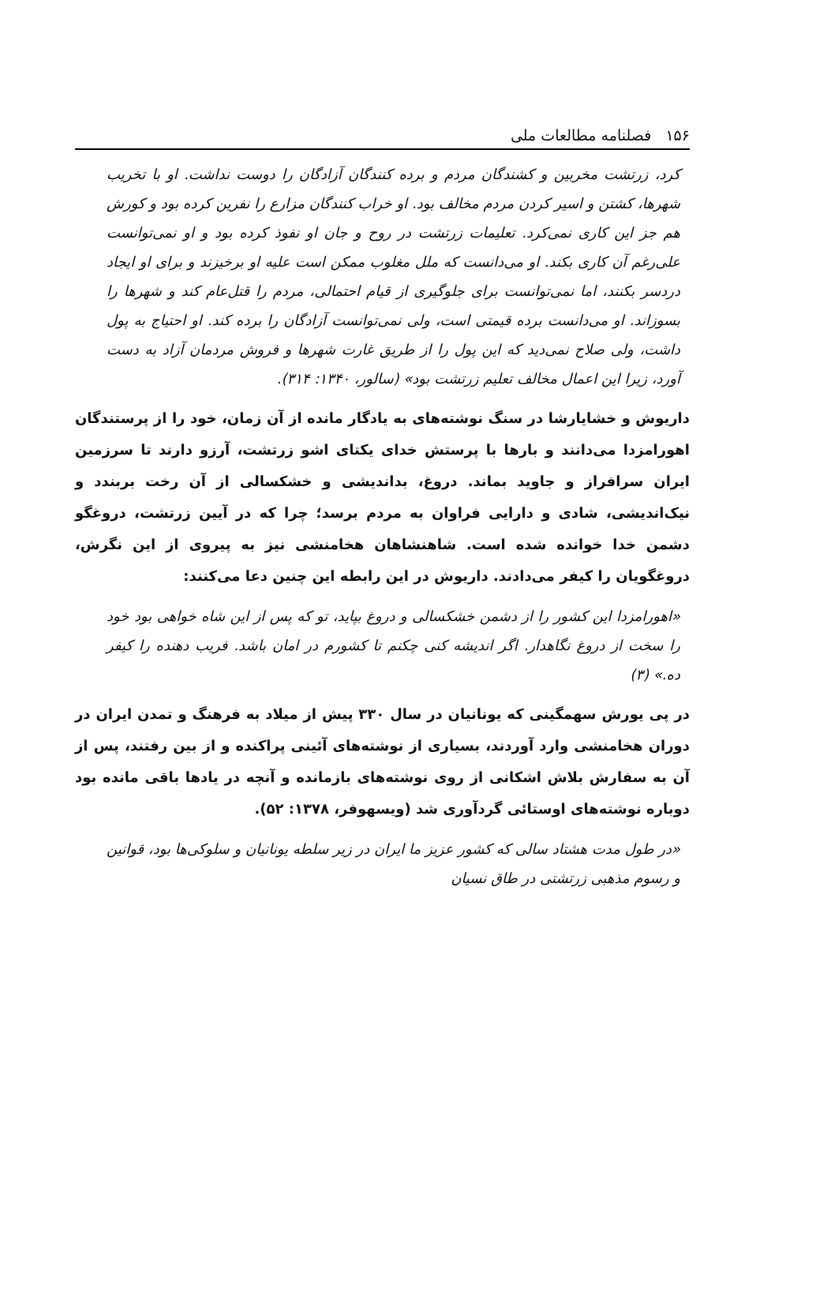۱۵۶ فصلنامه مطالعات ملی
کرد، زرتشت مخربین و کشندگان مردم و برده کنندگان آزادگان را دوست نداشت. او با تخریب شهرها، کشتن و اسیر کردن مردم مخالف بود. او خراب کنندگان مزارع را نفرین کرده بود و کورش هم جز این کاری نمی‌کرد. تعلیمات زرتشت در روح و جان او نفوذ کرده بود و او نمی‌توانست علی‌رغم آن کاری بکند. او می‌دانست که ملل مغلوب ممکن است علیه او برخیزند و برای او ایجاد دردسر بکنند، اما نمی‌توانست برای جلوگیری از قیام احتمالی، مردم را قتل‌عام کند و شهرها را بسوزاند. او می‌دانست برده قیمتی است، ولی نمی‌توانست آزادگان را برده کند. او احتیاج به پول داشت، ولی صلاح نمی‌دید که این پول را از طریق غارت شهرها و فروش مردمان آزاد به دست آورد، زیرا این اعمال مخالف تعلیم زرتشت بود» (سالور، ۱۳۴۰: ۳۱۴).
داریوش و خشایارشا در سنگ نوشته‌های به یادگار مانده از آن زمان، خود را از پرستندگان اهورامزدا می‌دانند و بارها با پرستش خدای یکتای اشو زرتشت، آرزو دارند تا سرزمین ایران سرافراز و جاوید بماند. دروغ، بداندیشی و خشکسالی از آن رخت بربندد و نیک‌اندیشی، شادی و دارایی فراوان به مردم برسد؛ چرا که در آیین زرتشت، دروغگو دشمن خدا خوانده شده است. شاهنشاهان هخامنشی نیز به پیروی از این نگرش، دروغگویان را کیفر می‌دادند. داریوش در این رابطه این چنین دعا می‌کنند:
«اهورامزدا این کشور را از دشمن خشکسالی و دروغ بپاید، تو که پس از این شاه خواهی بود خود را سخت از دروغ نگاهدار. اگر اندیشه کنی چکنم تا کشورم در امان باشد. فریب دهنده را کیفر ده.» (۳)
در پی یورش سهمگینی که یونانیان در سال ۳۳۰ پیش از میلاد به فرهنگ و تمدن ایران در دوران هخامنشی وارد آوردند، بسیاری از نوشته‌های آئینی پراکنده و از بین رفتند، پس از آن به سفارش بلاش اشکانی از روی نوشته‌های بازمانده و آنچه در یادها باقی مانده بود دوباره نوشته‌های اوستائی گردآوری شد (ویسهوفر، ۱۳۷۸: ۵۲).
«در طول مدت هشتاد سالی که کشور عزیز ما ایران در زیر سلطه یونانیان و سلوکی‌ها بود، قوانین و رسوم مذهبی زرتشتی در طاق نسیان